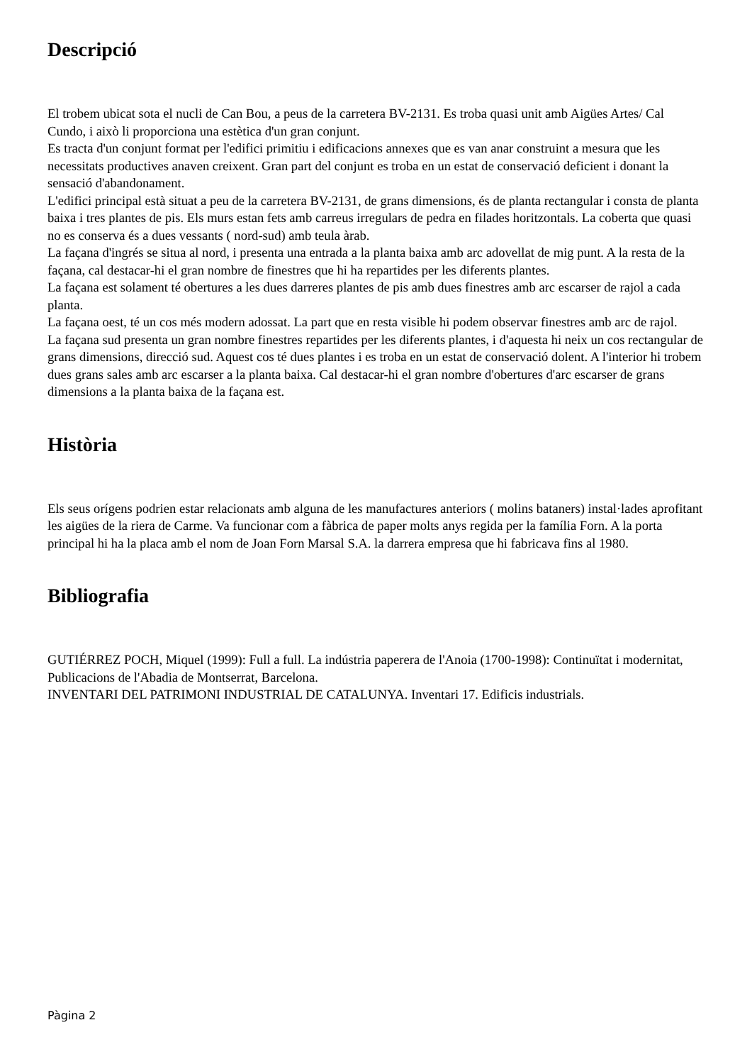Descripció
El trobem ubicat sota el nucli de Can Bou, a peus de la carretera BV-2131. Es troba quasi unit amb Aigües Artes/ Cal Cundo, i això li proporciona una estètica d'un gran conjunt.
Es tracta d'un conjunt format per l'edifici primitiu i edificacions annexes que es van anar construint a mesura que les necessitats productives anaven creixent. Gran part del conjunt es troba en un estat de conservació deficient i donant la sensació d'abandonament.
L'edifici principal està situat a peu de la carretera BV-2131, de grans dimensions, és de planta rectangular i consta de planta baixa i tres plantes de pis. Els murs estan fets amb carreus irregulars de pedra en filades horitzontals. La coberta que quasi no es conserva és a dues vessants ( nord-sud) amb teula àrab.
La façana d'ingrés se situa al nord, i presenta una entrada a la planta baixa amb arc adovellat de mig punt. A la resta de la façana, cal destacar-hi el gran nombre de finestres que hi ha repartides per les diferents plantes.
La façana est solament té obertures a les dues darreres plantes de pis amb dues finestres amb arc escarser de rajol a cada planta.
La façana oest, té un cos més modern adossat. La part que en resta visible hi podem observar finestres amb arc de rajol.
La façana sud presenta un gran nombre finestres repartides per les diferents plantes, i d'aquesta hi neix un cos rectangular de grans dimensions, direcció sud. Aquest cos té dues plantes i es troba en un estat de conservació dolent. A l'interior hi trobem dues grans sales amb arc escarser a la planta baixa. Cal destacar-hi el gran nombre d'obertures d'arc escarser de grans dimensions a la planta baixa de la façana est.
Història
Els seus orígens podrien estar relacionats amb alguna de les manufactures anteriors ( molins bataners) instal·lades aprofitant les aigües de la riera de Carme. Va funcionar com a fàbrica de paper molts anys regida per la família Forn. A la porta principal hi ha la placa amb el nom de Joan Forn Marsal S.A. la darrera empresa que hi fabricava fins al 1980.
Bibliografia
GUTIÉRREZ POCH, Miquel (1999): Full a full. La indústria paperera de l'Anoia (1700-1998): Continuïtat i modernitat, Publicacions de l'Abadia de Montserrat, Barcelona.
INVENTARI DEL PATRIMONI INDUSTRIAL DE CATALUNYA. Inventari 17. Edificis industrials.
Pàgina 2